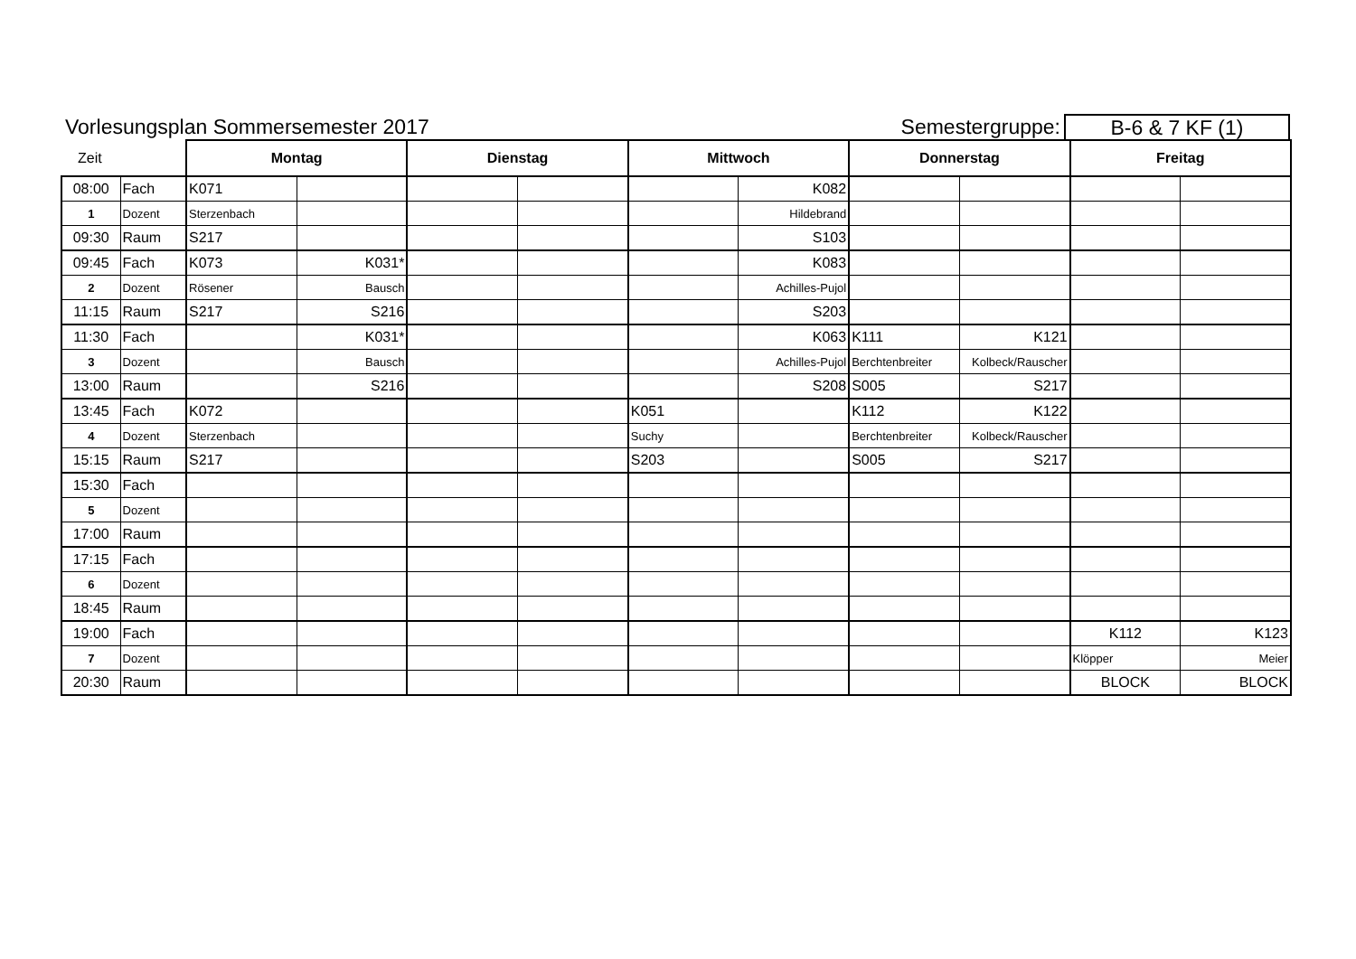Vorlesungsplan Sommersemester 2017
Semestergruppe:
B-6 & 7 KF (1)
| Zeit | | Montag | | Dienstag | | Mittwoch | | Donnerstag | | Freitag | |
| 08:00 | Fach | K071 | | | | | K082 | | | | |
| 1 | Dozent | Sterzenbach | | | | | Hildebrand | | | | |
| 09:30 | Raum | S217 | | | | | S103 | | | | |
| 09:45 | Fach | K073 | K031* | | | | K083 | | | | |
| 2 | Dozent | Rösener | Bausch | | | | Achilles-Pujol | | | | |
| 11:15 | Raum | S217 | S216 | | | | S203 | | | | |
| 11:30 | Fach | | K031* | | | | K063 | K111 | K121 | | |
| 3 | Dozent | | Bausch | | | | Achilles-Pujol | Berchtenbreiter | Kolbeck/Rauscher | | |
| 13:00 | Raum | | S216 | | | | S208 | S005 | S217 | | |
| 13:45 | Fach | K072 | | | | K051 | | K112 | K122 | | |
| 4 | Dozent | Sterzenbach | | | | Suchy | | Berchtenbreiter | Kolbeck/Rauscher | | |
| 15:15 | Raum | S217 | | | | S203 | | S005 | S217 | | |
| 15:30 | Fach | | | | | | | | | | |
| 5 | Dozent | | | | | | | | | | |
| 17:00 | Raum | | | | | | | | | | |
| 17:15 | Fach | | | | | | | | | | |
| 6 | Dozent | | | | | | | | | | |
| 18:45 | Raum | | | | | | | | | | |
| 19:00 | Fach | | | | | | | | | K112 | K123 |
| 7 | Dozent | | | | | | | | | Klöpper | Meier |
| 20:30 | Raum | | | | | | | | | BLOCK | BLOCK |